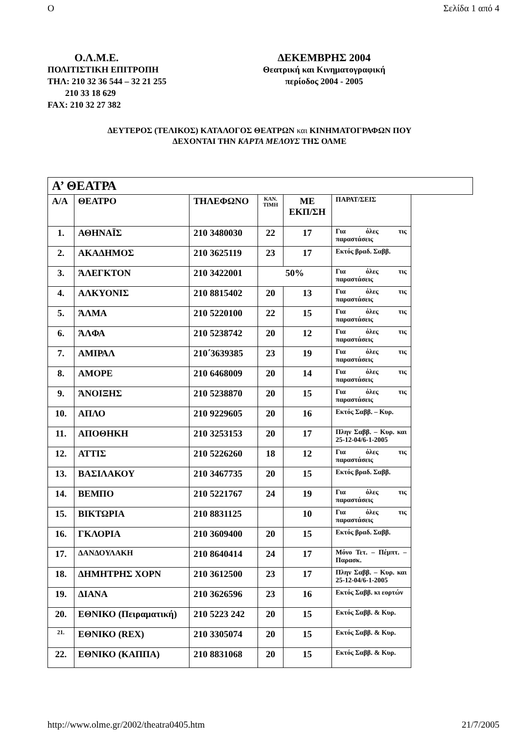O Σελίδα 1 από 4
Ο.Λ.Μ.Ε.
ΠΟΛΙΤΙΣΤΙΚΗ ΕΠΙΤΡΟΠΗ
ΤΗΛ: 210 32 36 544 – 32 21 255
210 33 18 629
FAX: 210 32 27 382
ΔΕΚΕΜΒΡΗΣ 2004
Θεατρική και Κινηματογραφική
περίοδος 2004 - 2005
ΔΕΥΤΕΡΟΣ (ΤΕΛΙΚΟΣ) ΚΑΤΑΛΟΓΟΣ ΘΕΑΤΡΩΝ και ΚΙΝΗΜΑΤΟΓΡΑΦΩΝ ΠΟΥ
ΔΕΧΟΝΤΑΙ ΤΗΝ ΚΑΡΤΑ ΜΕΛΟΥΣ ΤΗΣ ΟΛΜΕ
| Α’ ΘΕΑΤΡΑ | | | | | | |
| --- | --- | --- | --- | --- | --- | --- |
| Α/Α | ΘΕΑΤΡΟ | ΤΗΛΕΦΩΝΟ | ΚΑΝ. ΤΙΜΗ | ΜΕ ΕΚΠ/ΣΗ | ΠΑΡΑΤ/ΣΕΙΣ | |
| 1. | ΑΘΗΝΑΪΣ | 210 3480030 | 22 | 17 | Για όλες τις παραστάσεις | |
| 2. | ΑΚΑΔΗΜΟΣ | 210 3625119 | 23 | 17 | Εκτός βραδ. Σαββ. | |
| 3. | ΆΛΕΓΚΤΟΝ | 210 3422001 | 50% | | Για όλες τις παραστάσεις | |
| 4. | ΑΛΚΥΟΝΙΣ | 210 8815402 | 20 | 13 | Για όλες τις παραστάσεις | |
| 5. | ΆΛΜΑ | 210 5220100 | 22 | 15 | Για όλες τις παραστάσεις | |
| 6. | ΆΛΦΑ | 210 5238742 | 20 | 12 | Για όλες τις παραστάσεις | |
| 7. | ΑΜΙΡΑΛ | 210΄3639385 | 23 | 19 | Για όλες τις παραστάσεις | |
| 8. | ΑΜΟΡΕ | 210 6468009 | 20 | 14 | Για όλες τις παραστάσεις | |
| 9. | ΆΝΟΙΞΗΣ | 210 5238870 | 20 | 15 | Για όλες τις παραστάσεις | |
| 10. | ΑΠΛΟ | 210 9229605 | 20 | 16 | Εκτός Σαββ. – Κυρ. | |
| 11. | ΑΠΟΘΗΚΗ | 210 3253153 | 20 | 17 | Πλην Σαββ. – Κυρ. και 25-12-04/6-1-2005 | |
| 12. | ΑΤΤΙΣ | 210 5226260 | 18 | 12 | Για όλες τις παραστάσεις | |
| 13. | ΒΑΣΙΛΑΚΟΥ | 210 3467735 | 20 | 15 | Εκτός βραδ. Σαββ. | |
| 14. | ΒΕΜΠΟ | 210 5221767 | 24 | 19 | Για όλες τις παραστάσεις | |
| 15. | ΒΙΚΤΩΡΙΑ | 210 8831125 | | 10 | Για όλες τις παραστάσεις | |
| 16. | ΓΚΛΟΡΙΑ | 210 3609400 | 20 | 15 | Εκτός βραδ. Σαββ. | |
| 17. | ΔΑΝΔΟΥΛΑΚΗ | 210 8640414 | 24 | 17 | Μόνο Τετ. – Πέμπτ. – Παρασκ. | |
| 18. | ΔΗΜΗΤΡΗΣ ΧΟΡΝ | 210 3612500 | 23 | 17 | Πλην Σαββ. – Κυρ. και 25-12-04/6-1-2005 | |
| 19. | ΔΙΑΝΑ | 210 3626596 | 23 | 16 | Εκτός Σαββ. κι εορτών | |
| 20. | ΕΘΝΙΚΟ (Πειραματική) | 210 5223 242 | 20 | 15 | Εκτός Σαββ. & Κυρ. | |
| 21. | ΕΘΝΙΚΟ (REX) | 210 3305074 | 20 | 15 | Εκτός Σαββ. & Κυρ. | |
| 22. | ΕΘΝΙΚΟ (ΚΑΠΠΑ) | 210 8831068 | 20 | 15 | Εκτός Σαββ. & Κυρ. | |
http://www.olme.gr/2002/theatra0405.htm 21/7/2005